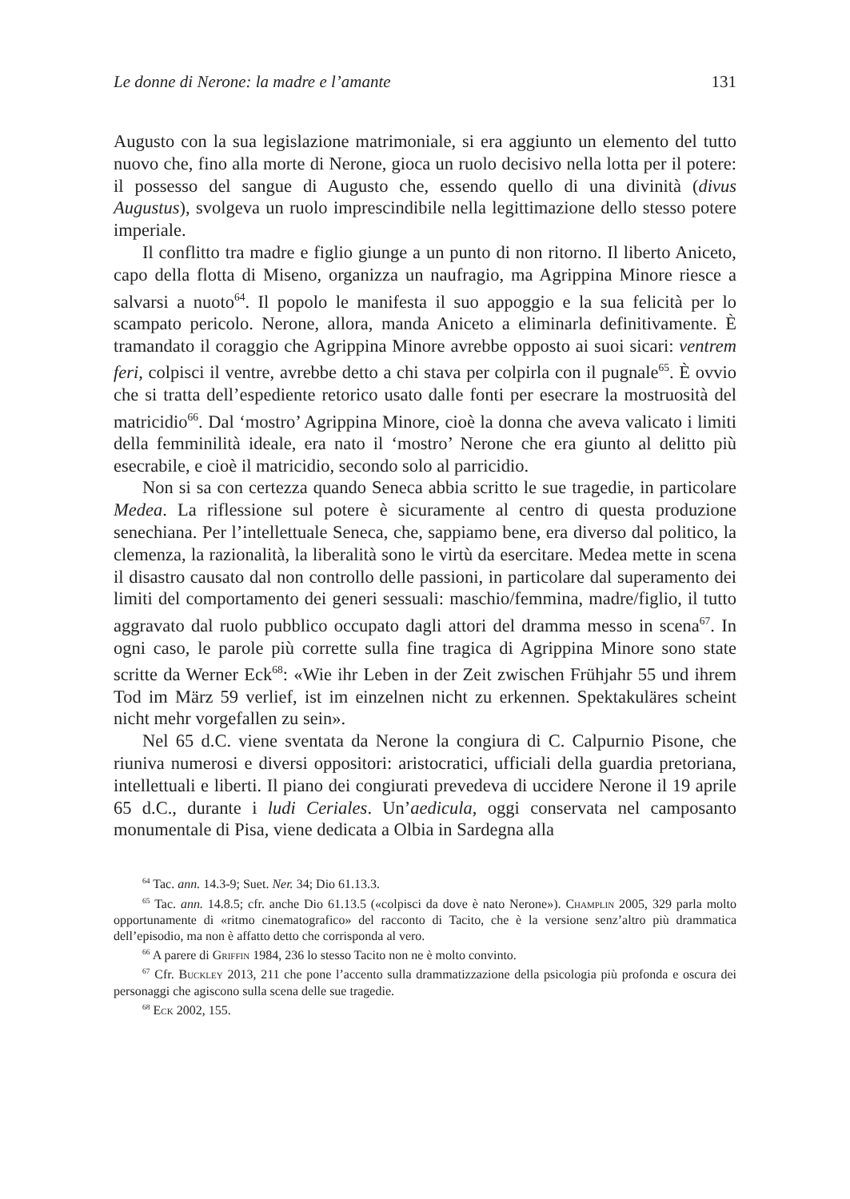Le donne di Nerone: la madre e l’amante 131
Augusto con la sua legislazione matrimoniale, si era aggiunto un elemento del tutto nuovo che, fino alla morte di Nerone, gioca un ruolo decisivo nella lotta per il potere: il possesso del sangue di Augusto che, essendo quello di una divinità (divus Augustus), svolgeva un ruolo imprescindibile nella legittimazione dello stesso potere imperiale.
Il conflitto tra madre e figlio giunge a un punto di non ritorno. Il liberto Aniceto, capo della flotta di Miseno, organizza un naufragio, ma Agrippina Minore riesce a salvarsi a nuoto<sup>64</sup>. Il popolo le manifesta il suo appoggio e la sua felicità per lo scampato pericolo. Nerone, allora, manda Aniceto a eliminarla definitivamente. È tramandato il coraggio che Agrippina Minore avrebbe opposto ai suoi sicari: ventrem feri, colpisci il ventre, avrebbe detto a chi stava per colpirla con il pugnale<sup>65</sup>. È ovvio che si tratta dell’espediente retorico usato dalle fonti per esecrare la mostruosità del matricidio<sup>66</sup>. Dal ‘mostro’ Agrippina Minore, cioè la donna che aveva valicato i limiti della femminilità ideale, era nato il ‘mostro’ Nerone che era giunto al delitto più esecrabile, e cioè il matricidio, secondo solo al parricidio.
Non si sa con certezza quando Seneca abbia scritto le sue tragedie, in particolare Medea. La riflessione sul potere è sicuramente al centro di questa produzione senechiana. Per l’intellettuale Seneca, che, sappiamo bene, era diverso dal politico, la clemenza, la razionalità, la liberalità sono le virtù da esercitare. Medea mette in scena il disastro causato dal non controllo delle passioni, in particolare dal superamento dei limiti del comportamento dei generi sessuali: maschio/femmina, madre/figlio, il tutto aggravato dal ruolo pubblico occupato dagli attori del dramma messo in scena<sup>67</sup>. In ogni caso, le parole più corrette sulla fine tragica di Agrippina Minore sono state scritte da Werner Eck<sup>68</sup>: «Wie ihr Leben in der Zeit zwischen Frühjahr 55 und ihrem Tod im März 59 verlief, ist im einzelnen nicht zu erkennen. Spektakuläres scheint nicht mehr vorgefallen zu sein».
Nel 65 d.C. viene sventata da Nerone la congiura di C. Calpurnio Pisone, che riuniva numerosi e diversi oppositori: aristocratici, ufficiali della guardia pretoriana, intellettuali e liberti. Il piano dei congiurati prevedeva di uccidere Nerone il 19 aprile 65 d.C., durante i ludi Ceriales. Un’aedicula, oggi conservata nel camposanto monumentale di Pisa, viene dedicata a Olbia in Sardegna alla
<sup>64</sup> Tac. ann. 14.3-9; Suet. Ner. 34; Dio 61.13.3.
<sup>65</sup> Tac. ann. 14.8.5; cfr. anche Dio 61.13.5 («colpisci da dove è nato Nerone»). Champlin 2005, 329 parla molto opportunamente di «ritmo cinematografico» del racconto di Tacito, che è la versione senz’altro più drammatica dell’episodio, ma non è affatto detto che corrisponda al vero.
<sup>66</sup> A parere di Griffin 1984, 236 lo stesso Tacito non ne è molto convinto.
<sup>67</sup> Cfr. Buckley 2013, 211 che pone l’accento sulla drammatizzazione della psicologia più profonda e oscura dei personaggi che agiscono sulla scena delle sue tragedie.
<sup>68</sup> Eck 2002, 155.